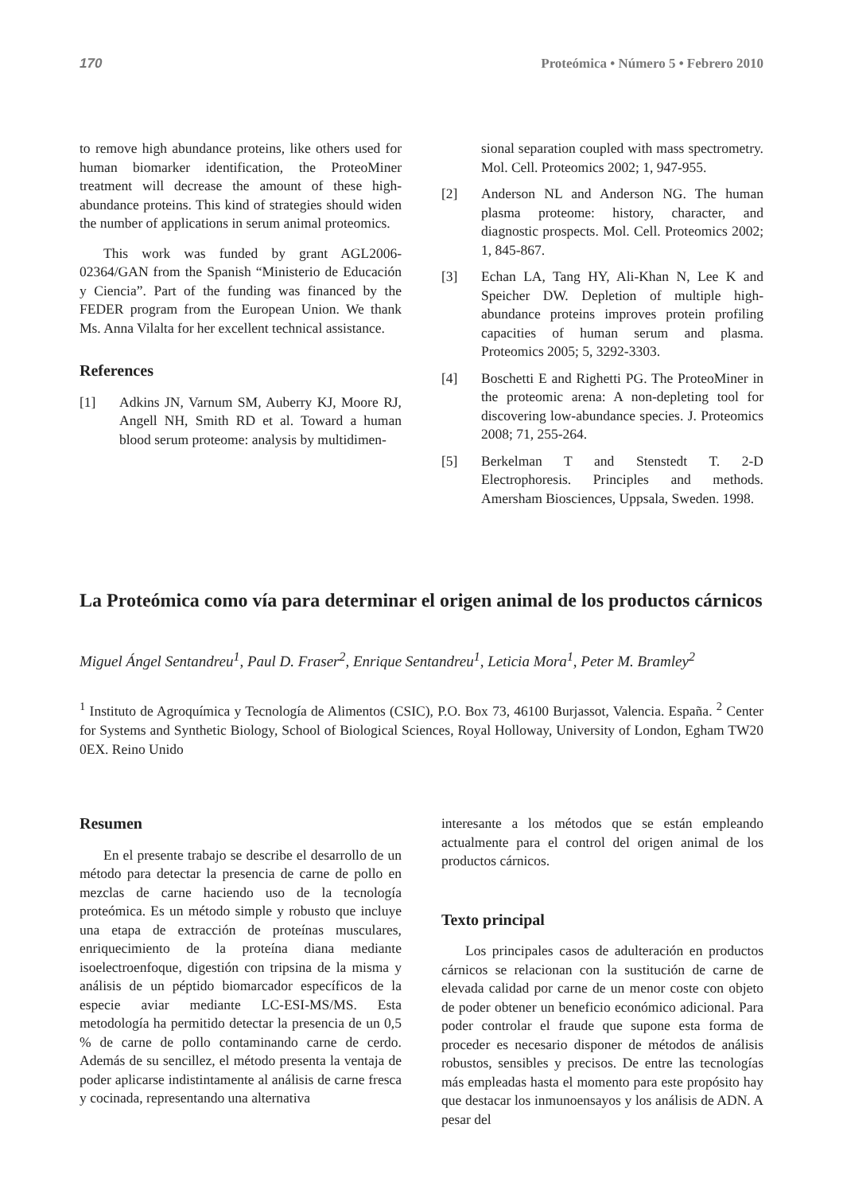170 Proteómica • Número 5 • Febrero 2010
to remove high abundance proteins, like others used for human biomarker identification, the ProteoMiner treatment will decrease the amount of these high-abundance proteins. This kind of strategies should widen the number of applications in serum animal proteomics.
This work was funded by grant AGL2006-02364/GAN from the Spanish “Ministerio de Educación y Ciencia”. Part of the funding was financed by the FEDER program from the European Union. We thank Ms. Anna Vilalta for her excellent technical assistance.
References
[1] Adkins JN, Varnum SM, Auberry KJ, Moore RJ, Angell NH, Smith RD et al. Toward a human blood serum proteome: analysis by multidimen-
sional separation coupled with mass spectrometry. Mol. Cell. Proteomics 2002; 1, 947-955.
[2] Anderson NL and Anderson NG. The human plasma proteome: history, character, and diagnostic prospects. Mol. Cell. Proteomics 2002; 1, 845-867.
[3] Echan LA, Tang HY, Ali-Khan N, Lee K and Speicher DW. Depletion of multiple high-abundance proteins improves protein profiling capacities of human serum and plasma. Proteomics 2005; 5, 3292-3303.
[4] Boschetti E and Righetti PG. The ProteoMiner in the proteomic arena: A non-depleting tool for discovering low-abundance species. J. Proteomics 2008; 71, 255-264.
[5] Berkelman T and Stenstedt T. 2-D Electrophoresis. Principles and methods. Amersham Biosciences, Uppsala, Sweden. 1998.
La Proteómica como vía para determinar el origen animal de los productos cárnicos
Miguel Ángel Sentandreu<sup>1</sup>, Paul D. Fraser<sup>2</sup>, Enrique Sentandreu<sup>1</sup>, Leticia Mora<sup>1</sup>, Peter M. Bramley<sup>2</sup>
<sup>1</sup> Instituto de Agroquímica y Tecnología de Alimentos (CSIC), P.O. Box 73, 46100 Burjassot, Valencia. España. <sup>2</sup> Center for Systems and Synthetic Biology, School of Biological Sciences, Royal Holloway, University of London, Egham TW20 0EX. Reino Unido
Resumen
En el presente trabajo se describe el desarrollo de un método para detectar la presencia de carne de pollo en mezclas de carne haciendo uso de la tecnología proteómica. Es un método simple y robusto que incluye una etapa de extracción de proteínas musculares, enriquecimiento de la proteína diana mediante isoelectroenfoque, digestión con tripsina de la misma y análisis de un péptido biomarcador específicos de la especie aviar mediante LC-ESI-MS/MS. Esta metodología ha permitido detectar la presencia de un 0,5 % de carne de pollo contaminando carne de cerdo. Además de su sencillez, el método presenta la ventaja de poder aplicarse indistintamente al análisis de carne fresca y cocinada, representando una alternativa
interesante a los métodos que se están empleando actualmente para el control del origen animal de los productos cárnicos.
Texto principal
Los principales casos de adulteración en productos cárnicos se relacionan con la sustitución de carne de elevada calidad por carne de un menor coste con objeto de poder obtener un beneficio económico adicional. Para poder controlar el fraude que supone esta forma de proceder es necesario disponer de métodos de análisis robustos, sensibles y precisos. De entre las tecnologías más empleadas hasta el momento para este propósito hay que destacar los inmunoensayos y los análisis de ADN. A pesar del